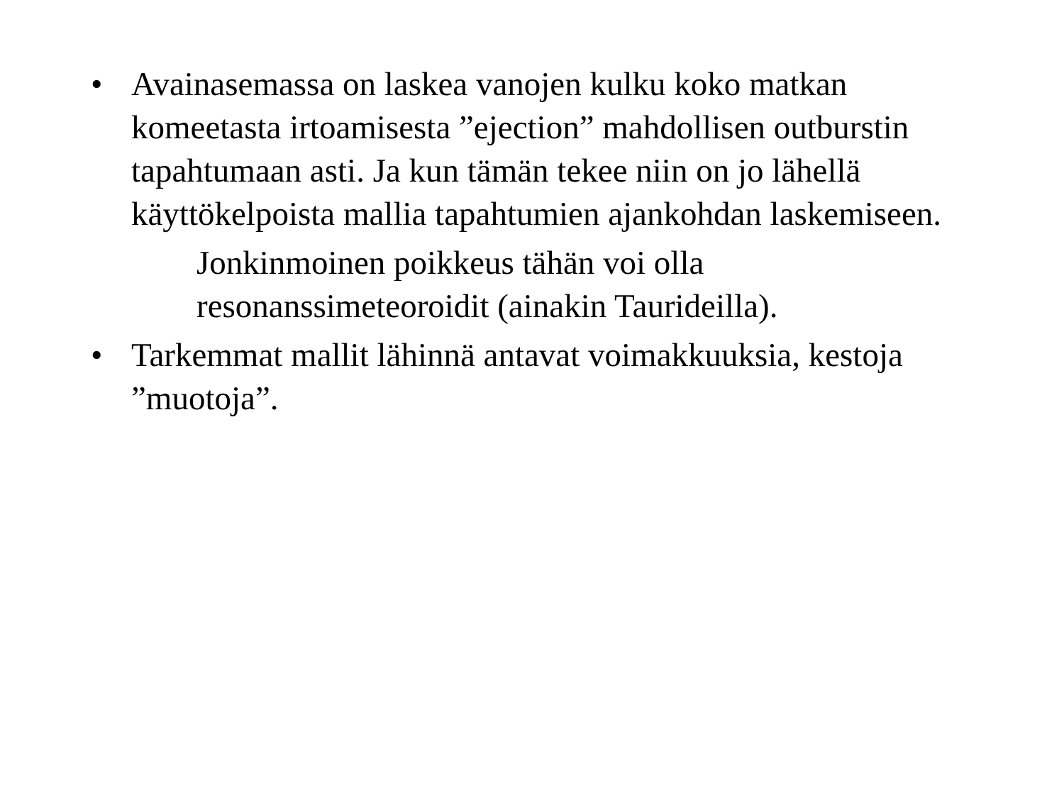• Avainasemassa on laskea vanojen kulku koko matkan komeetasta irtoamisesta ”ejection” mahdollisen outburstin tapahtumaan asti. Ja kun tämän tekee niin on jo lähellä käyttökelpoista mallia tapahtumien ajankohdan laskemiseen.
Jonkinmoinen poikkeus tähän voi olla resonanssimeteoroidit (ainakin Taurideilla).
• Tarkemmat mallit lähinnä antavat voimakkuuksia, kestoja ”muotoja”.